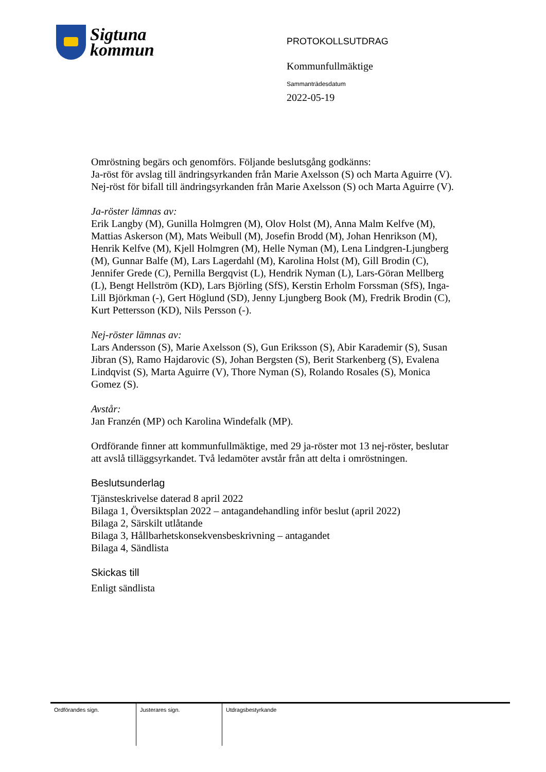Sigtuna
kommun
PROTOKOLLSUTDRAG
Kommunfullmäktige
Sammanträdesdatum
2022-05-19
Omröstning begärs och genomförs. Följande beslutsgång godkänns:
Ja-röst för avslag till ändringsyrkanden från Marie Axelsson (S) och Marta Aguirre (V).
Nej-röst för bifall till ändringsyrkanden från Marie Axelsson (S) och Marta Aguirre (V).
Ja-röster lämnas av:
Erik Langby (M), Gunilla Holmgren (M), Olov Holst (M), Anna Malm Kelfve (M), Mattias Askerson (M), Mats Weibull (M), Josefin Brodd (M), Johan Henrikson (M), Henrik Kelfve (M), Kjell Holmgren (M), Helle Nyman (M), Lena Lindgren-Ljungberg (M), Gunnar Balfe (M), Lars Lagerdahl (M), Karolina Holst (M), Gill Brodin (C), Jennifer Grede (C), Pernilla Bergqvist (L), Hendrik Nyman (L), Lars-Göran Mellberg (L), Bengt Hellström (KD), Lars Björling (SfS), Kerstin Erholm Forssman (SfS), Inga-Lill Björkman (-), Gert Höglund (SD), Jenny Ljungberg Book (M), Fredrik Brodin (C), Kurt Pettersson (KD), Nils Persson (-).
Nej-röster lämnas av:
Lars Andersson (S), Marie Axelsson (S), Gun Eriksson (S), Abir Karademir (S), Susan Jibran (S), Ramo Hajdarovic (S), Johan Bergsten (S), Berit Starkenberg (S), Evalena Lindqvist (S), Marta Aguirre (V), Thore Nyman (S), Rolando Rosales (S), Monica Gomez (S).
Avstår:
Jan Franzén (MP) och Karolina Windefalk (MP).
Ordförande finner att kommunfullmäktige, med 29 ja-röster mot 13 nej-röster, beslutar att avslå tilläggsyrkandet. Två ledamöter avstår från att delta i omröstningen.
Beslutsunderlag
Tjänsteskrivelse daterad 8 april 2022
Bilaga 1, Översiktsplan 2022 – antagandehandling inför beslut (april 2022)
Bilaga 2, Särskilt utlåtande
Bilaga 3, Hållbarhetskonsekvensbeskrivning – antagandet
Bilaga 4, Sändlista
Skickas till
Enligt sändlista
Ordförandes sign. Justerares sign. Utdragsbestyrkande